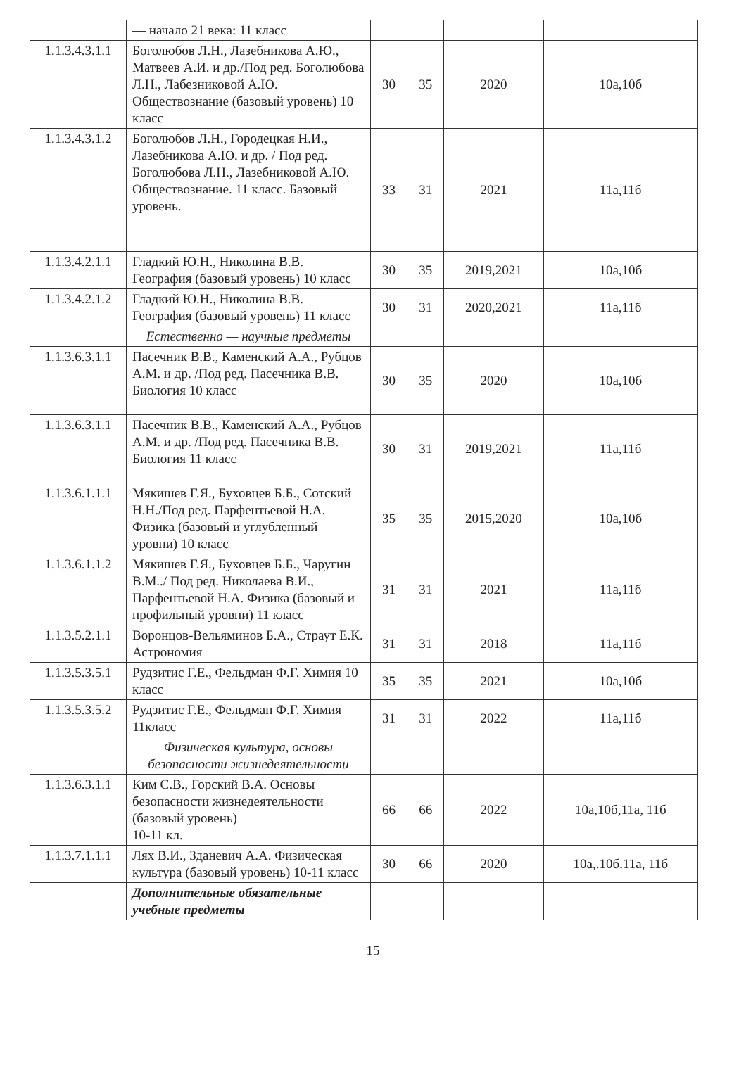| | — начало 21 века: 11 класс | | | | |
| 1.1.3.4.3.1.1 | Боголюбов Л.Н., Лазебникова А.Ю., Матвеев А.И. и др./Под ред. Боголюбова Л.Н., Лабезниковой А.Ю. Обществознание (базовый уровень) 10 класс | 30 | 35 | 2020 | 10а,10б |
| 1.1.3.4.3.1.2 | Боголюбов Л.Н., Городецкая Н.И., Лазебникова А.Ю. и др. / Под ред. Боголюбова Л.Н., Лазебниковой А.Ю. Обществознание. 11 класс. Базовый уровень. | 33 | 31 | 2021 | 11а,11б |
| 1.1.3.4.2.1.1 | Гладкий Ю.Н., Николина В.В. География (базовый уровень) 10 класс | 30 | 35 | 2019,2021 | 10а,10б |
| 1.1.3.4.2.1.2 | Гладкий Ю.Н., Николина В.В. География (базовый уровень) 11 класс | 30 | 31 | 2020,2021 | 11а,11б |
| | Естественно — научные предметы | | | | |
| 1.1.3.6.3.1.1 | Пасечник В.В., Каменский А.А., Рубцов А.М. и др. /Под ред. Пасечника В.В. Биология 10 класс | 30 | 35 | 2020 | 10а,10б |
| 1.1.3.6.3.1.1 | Пасечник В.В., Каменский А.А., Рубцов А.М. и др. /Под ред. Пасечника В.В. Биология 11 класс | 30 | 31 | 2019,2021 | 11а,11б |
| 1.1.3.6.1.1.1 | Мякишев Г.Я., Буховцев Б.Б., Сотский Н.Н./Под ред. Парфентьевой Н.А. Физика (базовый и углубленный уровни) 10 класс | 35 | 35 | 2015,2020 | 10а,10б |
| 1.1.3.6.1.1.2 | Мякишев Г.Я., Буховцев Б.Б., Чаругин В.М../ Под ред. Николаева В.И., Парфентьевой Н.А. Физика (базовый и профильный уровни) 11 класс | 31 | 31 | 2021 | 11а,11б |
| 1.1.3.5.2.1.1 | Воронцов-Вельяминов Б.А., Страут Е.К. Астрономия | 31 | 31 | 2018 | 11а,11б |
| 1.1.3.5.3.5.1 | Рудзитис Г.Е., Фельдман Ф.Г. Химия 10 класс | 35 | 35 | 2021 | 10а,10б |
| 1.1.3.5.3.5.2 | Рудзитис Г.Е., Фельдман Ф.Г. Химия 11класс | 31 | 31 | 2022 | 11а,11б |
| | Физическая культура, основы безопасности жизнедеятельности | | | | |
| 1.1.3.6.3.1.1 | Ким С.В., Горский В.А. Основы безопасности жизнедеятельности (базовый уровень) 10-11 кл. | 66 | 66 | 2022 | 10а,10б,11а, 11б |
| 1.1.3.7.1.1.1 | Лях В.И., Зданевич А.А. Физическая культура (базовый уровень) 10-11 класс | 30 | 66 | 2020 | 10а,.10б.11а, 11б |
| | Дополнительные обязательные учебные предметы | | | | |
15